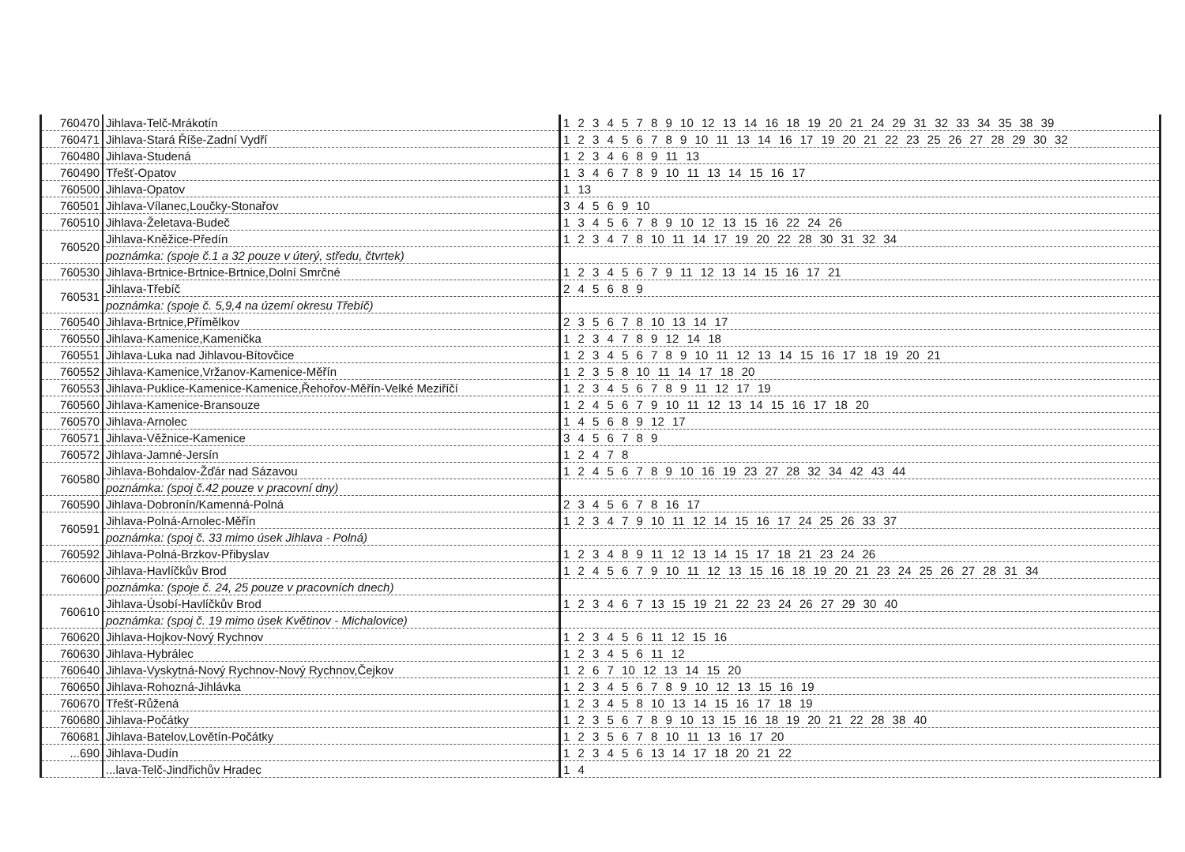| 760470 | Jihlava-Telč-Mrákotín | 1 2 3 4 5 7 8 9 10 12 13 14 16 18 19 20 21 24 29 31 32 33 34 35 38 39 |
| 760471 | Jihlava-Stará Říše-Zadní Vydří | 1 2 3 4 5 6 7 8 9 10 11 13 14 16 17 19 20 21 22 23 25 26 27 28 29 30 32 |
| 760480 | Jihlava-Studená | 1 2 3 4 6 8 9 11 13 |
| 760490 | Třešť-Opatov | 1 3 4 6 7 8 9 10 11 13 14 15 16 17 |
| 760500 | Jihlava-Opatov | 1 13 |
| 760501 | Jihlava-Vílanec,Loučky-Stonařov | 3 4 5 6 9 10 |
| 760510 | Jihlava-Želetava-Budeč | 1 3 4 5 6 7 8 9 10 12 13 15 16 22 24 26 |
| 760520 | Jihlava-Kněžice-Předín | 1 2 3 4 7 8 10 11 14 17 19 20 22 28 30 31 32 34 |
| | poznámka: (spoje č.1 a 32 pouze v úterý, středu, čtvrtek) | |
| 760530 | Jihlava-Brtnice-Brtnice-Brtnice,Dolní Smrčné | 1 2 3 4 5 6 7 9 11 12 13 14 15 16 17 21 |
| 760531 | Jihlava-Třebíč | 2 4 5 6 8 9 |
| | poznámka: (spoje č. 5,9,4 na území okresu Třebíč) | |
| 760540 | Jihlava-Brtnice,Přímělkov | 2 3 5 6 7 8 10 13 14 17 |
| 760550 | Jihlava-Kamenice,Kamenička | 1 2 3 4 7 8 9 12 14 18 |
| 760551 | Jihlava-Luka nad Jihlavou-Bítovčice | 1 2 3 4 5 6 7 8 9 10 11 12 13 14 15 16 17 18 19 20 21 |
| 760552 | Jihlava-Kamenice,Vržanov-Kamenice-Měřín | 1 2 3 5 8 10 11 14 17 18 20 |
| 760553 | Jihlava-Puklice-Kamenice-Kamenice,Řehořov-Měřín-Velké Meziříčí | 1 2 3 4 5 6 7 8 9 11 12 17 19 |
| 760560 | Jihlava-Kamenice-Bransouze | 1 2 4 5 6 7 9 10 11 12 13 14 15 16 17 18 20 |
| 760570 | Jihlava-Arnolec | 1 4 5 6 8 9 12 17 |
| 760571 | Jihlava-Věžnice-Kamenice | 3 4 5 6 7 8 9 |
| 760572 | Jihlava-Jamné-Jersín | 1 2 4 7 8 |
| 760580 | Jihlava-Bohdalov-Žďár nad Sázavou | 1 2 4 5 6 7 8 9 10 16 19 23 27 28 32 34 42 43 44 |
| | poznámka: (spoj č.42 pouze v pracovní dny) | |
| 760590 | Jihlava-Dobronín/Kamenná-Polná | 2 3 4 5 6 7 8 16 17 |
| 760591 | Jihlava-Polná-Arnolec-Měřín | 1 2 3 4 7 9 10 11 12 14 15 16 17 24 25 26 33 37 |
| | poznámka: (spoj č. 33 mimo úsek Jihlava - Polná) | |
| 760592 | Jihlava-Polná-Brzkov-Přibyslav | 1 2 3 4 8 9 11 12 13 14 15 17 18 21 23 24 26 |
| 760600 | Jihlava-Havlíčkův Brod | 1 2 4 5 6 7 9 10 11 12 13 15 16 18 19 20 21 23 24 25 26 27 28 31 34 |
| | poznámka: (spoje č. 24, 25 pouze v pracovních dnech) | |
| 760610 | Jihlava-Úsobí-Havlíčkův Brod | 1 2 3 4 6 7 13 15 19 21 22 23 24 26 27 29 30 40 |
| | poznámka: (spoj č. 19 mimo úsek Květinov - Michalovice) | |
| 760620 | Jihlava-Hojkov-Nový Rychnov | 1 2 3 4 5 6 11 12 15 16 |
| 760630 | Jihlava-Hybrálec | 1 2 3 4 5 6 11 12 |
| 760640 | Jihlava-Vyskytná-Nový Rychnov-Nový Rychnov,Čejkov | 1 2 6 7 10 12 13 14 15 20 |
| 760650 | Jihlava-Rohozná-Jihlávka | 1 2 3 4 5 6 7 8 9 10 12 13 15 16 19 |
| 760670 | Třešť-Růžená | 1 2 3 4 5 8 10 13 14 15 16 17 18 19 |
| 760680 | Jihlava-Počátky | 1 2 3 5 6 7 8 9 10 13 15 16 18 19 20 21 22 28 38 40 |
| 760681 | Jihlava-Batelov,Lovětín-Počátky | 1 2 3 5 6 7 8 10 11 13 16 17 20 |
| ...690 | Jihlava-Dudín | 1 2 3 4 5 6 13 14 17 18 20 21 22 |
| | ...lava-Telč-Jindřichův Hradec | 1 4 |